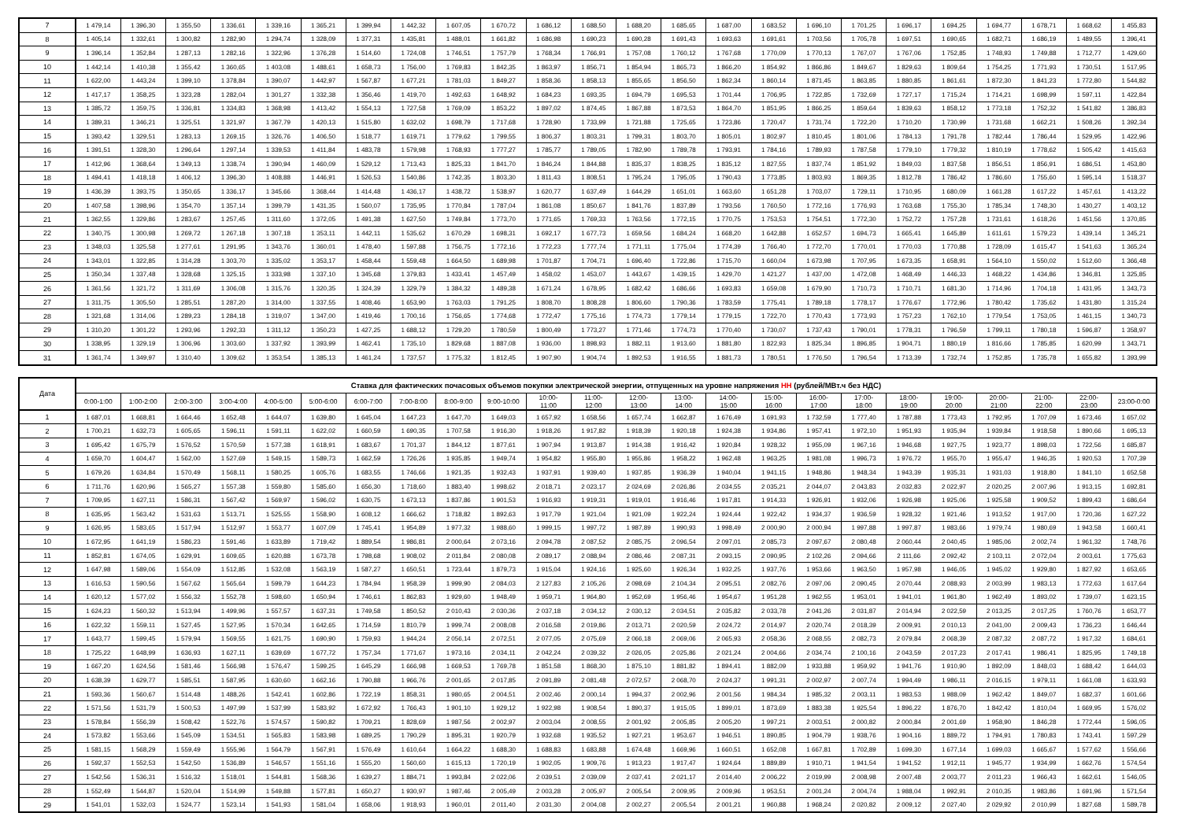| 7 | 1 479,14 | 1 396,30 | 1 355,50 | 1 336,61 | 1 339,16 | 1 365,21 | 1 399,94 | 1 442,32 | 1 607,05 | 1 670,72 | 1 686,12 | 1 688,50 | 1 688,20 | 1 685,65 | 1 687,00 | 1 683,52 | 1 696,10 | 1 701,25 | 1 696,17 | 1 694,25 | 1 694,77 | 1 678,71 | 1 668,62 | 1 455,83 |
| 8 | 1 405,14 | 1 332,61 | 1 300,82 | 1 282,90 | 1 294,74 | 1 328,09 | 1 377,31 | 1 435,81 | 1 488,01 | 1 661,82 | 1 686,98 | 1 690,23 | 1 690,28 | 1 691,43 | 1 693,63 | 1 691,61 | 1 703,56 | 1 705,78 | 1 697,51 | 1 690,65 | 1 682,71 | 1 686,19 | 1 489,55 | 1 396,41 |
| 9 | 1 396,14 | 1 352,84 | 1 287,13 | 1 282,16 | 1 322,96 | 1 376,28 | 1 514,60 | 1 724,08 | 1 746,51 | 1 757,79 | 1 768,34 | 1 766,91 | 1 757,08 | 1 760,12 | 1 767,68 | 1 770,09 | 1 770,13 | 1 767,07 | 1 767,06 | 1 752,85 | 1 748,93 | 1 749,88 | 1 712,77 | 1 429,60 |
| 10 | 1 442,14 | 1 410,38 | 1 355,42 | 1 360,65 | 1 403,08 | 1 488,61 | 1 658,73 | 1 756,00 | 1 769,83 | 1 842,35 | 1 863,97 | 1 856,71 | 1 854,94 | 1 865,73 | 1 866,20 | 1 854,92 | 1 866,86 | 1 849,67 | 1 829,63 | 1 809,64 | 1 754,25 | 1 771,93 | 1 730,51 | 1 517,95 |
| 11 | 1 622,00 | 1 443,24 | 1 399,10 | 1 378,84 | 1 390,07 | 1 442,97 | 1 567,87 | 1 677,21 | 1 781,03 | 1 849,27 | 1 858,36 | 1 858,13 | 1 855,65 | 1 856,50 | 1 862,34 | 1 860,14 | 1 871,45 | 1 863,85 | 1 880,85 | 1 861,61 | 1 872,30 | 1 841,23 | 1 772,80 | 1 544,82 |
| 12 | 1 417,17 | 1 358,25 | 1 323,28 | 1 282,04 | 1 301,27 | 1 332,38 | 1 356,46 | 1 419,70 | 1 492,63 | 1 648,92 | 1 684,23 | 1 693,35 | 1 694,79 | 1 695,53 | 1 701,44 | 1 706,95 | 1 722,85 | 1 732,69 | 1 727,17 | 1 715,24 | 1 714,21 | 1 698,99 | 1 597,11 | 1 422,84 |
| 13 | 1 385,72 | 1 359,75 | 1 336,81 | 1 334,83 | 1 368,98 | 1 413,42 | 1 554,13 | 1 727,58 | 1 769,09 | 1 853,22 | 1 897,02 | 1 874,45 | 1 867,88 | 1 873,53 | 1 864,70 | 1 851,95 | 1 866,25 | 1 859,64 | 1 839,63 | 1 858,12 | 1 773,18 | 1 752,32 | 1 541,82 | 1 386,83 |
| 14 | 1 389,31 | 1 346,21 | 1 325,51 | 1 321,97 | 1 367,79 | 1 420,13 | 1 515,80 | 1 632,02 | 1 698,79 | 1 717,68 | 1 728,90 | 1 733,99 | 1 721,88 | 1 725,65 | 1 723,86 | 1 720,47 | 1 731,74 | 1 722,20 | 1 710,20 | 1 730,99 | 1 731,68 | 1 662,21 | 1 508,26 | 1 392,34 |
| 15 | 1 393,42 | 1 329,51 | 1 283,13 | 1 269,15 | 1 326,76 | 1 406,50 | 1 518,77 | 1 619,71 | 1 779,62 | 1 799,55 | 1 806,37 | 1 803,31 | 1 799,31 | 1 803,70 | 1 805,01 | 1 802,97 | 1 810,45 | 1 801,06 | 1 784,13 | 1 791,78 | 1 782,44 | 1 786,44 | 1 529,95 | 1 422,96 |
| 16 | 1 391,51 | 1 328,30 | 1 296,64 | 1 297,14 | 1 339,53 | 1 411,84 | 1 483,78 | 1 579,98 | 1 768,93 | 1 777,27 | 1 785,77 | 1 789,05 | 1 782,90 | 1 789,78 | 1 793,91 | 1 784,16 | 1 789,93 | 1 787,58 | 1 779,10 | 1 779,32 | 1 810,19 | 1 778,62 | 1 505,42 | 1 415,63 |
| 17 | 1 412,96 | 1 368,64 | 1 349,13 | 1 338,74 | 1 390,94 | 1 460,09 | 1 529,12 | 1 713,43 | 1 825,33 | 1 841,70 | 1 846,24 | 1 844,88 | 1 835,37 | 1 838,25 | 1 835,12 | 1 827,55 | 1 837,74 | 1 851,92 | 1 849,03 | 1 837,58 | 1 856,51 | 1 856,91 | 1 686,51 | 1 453,80 |
| 18 | 1 494,41 | 1 418,18 | 1 406,12 | 1 396,30 | 1 408,88 | 1 446,91 | 1 526,53 | 1 540,86 | 1 742,35 | 1 803,30 | 1 811,43 | 1 808,51 | 1 795,24 | 1 795,05 | 1 790,43 | 1 773,85 | 1 803,93 | 1 869,35 | 1 812,78 | 1 786,42 | 1 786,60 | 1 755,60 | 1 595,14 | 1 518,37 |
| 19 | 1 436,39 | 1 393,75 | 1 350,65 | 1 336,17 | 1 345,66 | 1 368,44 | 1 414,48 | 1 436,17 | 1 438,72 | 1 538,97 | 1 620,77 | 1 637,49 | 1 644,29 | 1 651,01 | 1 663,60 | 1 651,28 | 1 703,07 | 1 729,11 | 1 710,95 | 1 680,09 | 1 661,28 | 1 617,22 | 1 457,61 | 1 413,22 |
| 20 | 1 407,58 | 1 398,96 | 1 354,70 | 1 357,14 | 1 399,79 | 1 431,35 | 1 560,07 | 1 735,95 | 1 770,84 | 1 787,04 | 1 861,08 | 1 850,67 | 1 841,76 | 1 837,89 | 1 793,56 | 1 760,50 | 1 772,16 | 1 776,93 | 1 763,68 | 1 755,30 | 1 785,34 | 1 748,30 | 1 430,27 | 1 403,12 |
| 21 | 1 362,55 | 1 329,86 | 1 283,67 | 1 257,45 | 1 311,60 | 1 372,05 | 1 491,38 | 1 627,50 | 1 749,84 | 1 773,70 | 1 771,65 | 1 769,33 | 1 763,56 | 1 772,15 | 1 770,75 | 1 753,53 | 1 754,51 | 1 772,30 | 1 752,72 | 1 757,28 | 1 731,61 | 1 618,26 | 1 451,56 | 1 370,85 |
| 22 | 1 340,75 | 1 300,98 | 1 269,72 | 1 267,18 | 1 307,18 | 1 353,11 | 1 442,11 | 1 535,62 | 1 670,29 | 1 698,31 | 1 692,17 | 1 677,73 | 1 659,56 | 1 684,24 | 1 668,20 | 1 642,88 | 1 652,57 | 1 694,73 | 1 665,41 | 1 645,89 | 1 611,61 | 1 579,23 | 1 439,14 | 1 345,21 |
| 23 | 1 348,03 | 1 325,58 | 1 277,61 | 1 291,95 | 1 343,76 | 1 360,01 | 1 478,40 | 1 597,88 | 1 756,75 | 1 772,16 | 1 772,23 | 1 777,74 | 1 771,11 | 1 775,04 | 1 774,39 | 1 766,40 | 1 772,70 | 1 770,01 | 1 770,03 | 1 770,88 | 1 728,09 | 1 615,47 | 1 541,63 | 1 365,24 |
| 24 | 1 343,01 | 1 322,85 | 1 314,28 | 1 303,70 | 1 335,02 | 1 353,17 | 1 458,44 | 1 559,48 | 1 664,50 | 1 689,98 | 1 701,87 | 1 704,71 | 1 696,40 | 1 722,86 | 1 715,70 | 1 660,04 | 1 673,98 | 1 707,95 | 1 673,35 | 1 658,91 | 1 564,10 | 1 550,02 | 1 512,60 | 1 366,48 |
| 25 | 1 350,34 | 1 337,48 | 1 328,68 | 1 325,15 | 1 333,98 | 1 337,10 | 1 345,68 | 1 379,83 | 1 433,41 | 1 457,49 | 1 458,02 | 1 453,07 | 1 443,67 | 1 439,15 | 1 429,70 | 1 421,27 | 1 437,00 | 1 472,08 | 1 468,49 | 1 446,33 | 1 468,22 | 1 434,86 | 1 346,81 | 1 325,85 |
| 26 | 1 361,56 | 1 321,72 | 1 311,69 | 1 306,08 | 1 315,76 | 1 320,35 | 1 324,39 | 1 329,79 | 1 384,32 | 1 489,38 | 1 671,24 | 1 678,95 | 1 682,42 | 1 686,66 | 1 693,83 | 1 659,08 | 1 679,90 | 1 710,73 | 1 710,71 | 1 681,30 | 1 714,96 | 1 704,18 | 1 431,95 | 1 343,73 |
| 27 | 1 311,75 | 1 305,50 | 1 285,51 | 1 287,20 | 1 314,00 | 1 337,55 | 1 408,46 | 1 653,90 | 1 763,03 | 1 791,25 | 1 808,70 | 1 808,28 | 1 806,60 | 1 790,36 | 1 783,59 | 1 775,41 | 1 789,18 | 1 778,17 | 1 776,67 | 1 772,96 | 1 780,42 | 1 735,62 | 1 431,80 | 1 315,24 |
| 28 | 1 321,68 | 1 314,06 | 1 289,23 | 1 284,18 | 1 319,07 | 1 347,00 | 1 419,46 | 1 700,16 | 1 756,65 | 1 774,68 | 1 772,47 | 1 775,16 | 1 774,73 | 1 779,14 | 1 779,15 | 1 722,70 | 1 770,43 | 1 773,93 | 1 757,23 | 1 762,10 | 1 779,54 | 1 753,05 | 1 461,15 | 1 340,73 |
| 29 | 1 310,20 | 1 301,22 | 1 293,96 | 1 292,33 | 1 311,12 | 1 350,23 | 1 427,25 | 1 688,12 | 1 729,20 | 1 780,59 | 1 800,49 | 1 773,27 | 1 771,46 | 1 774,73 | 1 770,40 | 1 730,07 | 1 737,43 | 1 790,01 | 1 778,31 | 1 796,59 | 1 799,11 | 1 780,18 | 1 596,87 | 1 358,97 |
| 30 | 1 338,95 | 1 329,19 | 1 306,96 | 1 303,60 | 1 337,92 | 1 393,99 | 1 462,41 | 1 735,10 | 1 829,68 | 1 887,08 | 1 936,00 | 1 898,93 | 1 882,11 | 1 913,60 | 1 881,80 | 1 822,93 | 1 825,34 | 1 896,85 | 1 904,71 | 1 880,19 | 1 816,66 | 1 785,85 | 1 620,99 | 1 343,71 |
| 31 | 1 361,74 | 1 349,97 | 1 310,40 | 1 309,62 | 1 353,54 | 1 385,13 | 1 461,24 | 1 737,57 | 1 775,32 | 1 812,45 | 1 907,90 | 1 904,74 | 1 892,53 | 1 916,55 | 1 881,73 | 1 780,51 | 1 776,50 | 1 796,54 | 1 713,39 | 1 732,74 | 1 752,85 | 1 735,78 | 1 655,82 | 1 393,99 |
| Дата | Ставка для фактических почасовых объемов покупки электрической энергии, отпущенных на уровне напряжения НН (рублей/МВт.ч без НДС) | | | | | | | | | | | | | | | | | | | | | | | |
| --- | --- | --- | --- | --- | --- | --- | --- | --- | --- | --- | --- | --- | --- | --- | --- | --- | --- | --- | --- | --- | --- | --- | --- | --- |
| | 0:00-1:00 | 1:00-2:00 | 2:00-3:00 | 3:00-4:00 | 4:00-5:00 | 5:00-6:00 | 6:00-7:00 | 7:00-8:00 | 8:00-9:00 | 9:00-10:00 | 10:00- 11:00 | 11:00- 12:00 | 12:00- 13:00 | 13:00- 14:00 | 14:00- 15:00 | 15:00- 16:00 | 16:00- 17:00 | 17:00- 18:00 | 18:00- 19:00 | 19:00- 20:00 | 20:00- 21:00 | 21:00- 22:00 | 22:00- 23:00 | 23:00-0:00 |
| 1 | 1 687,01 | 1 668,81 | 1 664,46 | 1 652,48 | 1 644,07 | 1 639,80 | 1 645,04 | 1 647,23 | 1 647,70 | 1 649,03 | 1 657,92 | 1 658,56 | 1 657,74 | 1 662,87 | 1 676,49 | 1 691,93 | 1 732,59 | 1 777,40 | 1 787,88 | 1 773,43 | 1 792,95 | 1 707,09 | 1 673,46 | 1 657,02 |
| 2 | 1 700,21 | 1 632,73 | 1 605,65 | 1 596,11 | 1 591,11 | 1 622,02 | 1 660,59 | 1 690,35 | 1 707,58 | 1 916,30 | 1 918,26 | 1 917,82 | 1 918,39 | 1 920,18 | 1 924,38 | 1 934,86 | 1 957,41 | 1 972,10 | 1 951,93 | 1 935,94 | 1 939,84 | 1 918,58 | 1 890,66 | 1 695,13 |
| 3 | 1 695,42 | 1 675,79 | 1 576,52 | 1 570,59 | 1 577,38 | 1 618,91 | 1 683,67 | 1 701,37 | 1 844,12 | 1 877,61 | 1 907,94 | 1 913,87 | 1 914,38 | 1 916,42 | 1 920,84 | 1 928,32 | 1 955,09 | 1 967,16 | 1 946,68 | 1 927,75 | 1 923,77 | 1 898,03 | 1 722,56 | 1 685,87 |
| 4 | 1 659,70 | 1 604,47 | 1 562,00 | 1 527,69 | 1 549,15 | 1 589,73 | 1 662,59 | 1 726,26 | 1 935,85 | 1 949,74 | 1 954,82 | 1 955,80 | 1 955,86 | 1 958,22 | 1 962,48 | 1 963,25 | 1 981,08 | 1 996,73 | 1 976,72 | 1 955,70 | 1 955,47 | 1 946,35 | 1 920,53 | 1 707,39 |
| 5 | 1 679,26 | 1 634,84 | 1 570,49 | 1 568,11 | 1 580,25 | 1 605,76 | 1 683,55 | 1 746,66 | 1 921,35 | 1 932,43 | 1 937,91 | 1 939,40 | 1 937,85 | 1 936,39 | 1 940,04 | 1 941,15 | 1 948,86 | 1 948,34 | 1 943,39 | 1 935,31 | 1 931,03 | 1 918,80 | 1 841,10 | 1 652,58 |
| 6 | 1 711,76 | 1 620,96 | 1 565,27 | 1 557,38 | 1 559,80 | 1 585,60 | 1 656,30 | 1 718,60 | 1 883,40 | 1 998,62 | 2 018,71 | 2 023,17 | 2 024,69 | 2 026,86 | 2 034,55 | 2 035,21 | 2 044,07 | 2 043,83 | 2 032,83 | 2 022,97 | 2 020,25 | 2 007,96 | 1 913,15 | 1 692,81 |
| 7 | 1 709,95 | 1 627,11 | 1 586,31 | 1 567,42 | 1 569,97 | 1 596,02 | 1 630,75 | 1 673,13 | 1 837,86 | 1 901,53 | 1 916,93 | 1 919,31 | 1 919,01 | 1 916,46 | 1 917,81 | 1 914,33 | 1 926,91 | 1 932,06 | 1 926,98 | 1 925,06 | 1 925,58 | 1 909,52 | 1 899,43 | 1 686,64 |
| 8 | 1 635,95 | 1 563,42 | 1 531,63 | 1 513,71 | 1 525,55 | 1 558,90 | 1 608,12 | 1 666,62 | 1 718,82 | 1 892,63 | 1 917,79 | 1 921,04 | 1 921,09 | 1 922,24 | 1 924,44 | 1 922,42 | 1 934,37 | 1 936,59 | 1 928,32 | 1 921,46 | 1 913,52 | 1 917,00 | 1 720,36 | 1 627,22 |
| 9 | 1 626,95 | 1 583,65 | 1 517,94 | 1 512,97 | 1 553,77 | 1 607,09 | 1 745,41 | 1 954,89 | 1 977,32 | 1 988,60 | 1 999,15 | 1 997,72 | 1 987,89 | 1 990,93 | 1 998,49 | 2 000,90 | 2 000,94 | 1 997,88 | 1 997,87 | 1 983,66 | 1 979,74 | 1 980,69 | 1 943,58 | 1 660,41 |
| 10 | 1 672,95 | 1 641,19 | 1 586,23 | 1 591,46 | 1 633,89 | 1 719,42 | 1 889,54 | 1 986,81 | 2 000,64 | 2 073,16 | 2 094,78 | 2 087,52 | 2 085,75 | 2 096,54 | 2 097,01 | 2 085,73 | 2 097,67 | 2 080,48 | 2 060,44 | 2 040,45 | 1 985,06 | 2 002,74 | 1 961,32 | 1 748,76 |
| 11 | 1 852,81 | 1 674,05 | 1 629,91 | 1 609,65 | 1 620,88 | 1 673,78 | 1 798,68 | 1 908,02 | 2 011,84 | 2 080,08 | 2 089,17 | 2 088,94 | 2 086,46 | 2 087,31 | 2 093,15 | 2 090,95 | 2 102,26 | 2 094,66 | 2 111,66 | 2 092,42 | 2 103,11 | 2 072,04 | 2 003,61 | 1 775,63 |
| 12 | 1 647,98 | 1 589,06 | 1 554,09 | 1 512,85 | 1 532,08 | 1 563,19 | 1 587,27 | 1 650,51 | 1 723,44 | 1 879,73 | 1 915,04 | 1 924,16 | 1 925,60 | 1 926,34 | 1 932,25 | 1 937,76 | 1 953,66 | 1 963,50 | 1 957,98 | 1 946,05 | 1 945,02 | 1 929,80 | 1 827,92 | 1 653,65 |
| 13 | 1 616,53 | 1 590,56 | 1 567,62 | 1 565,64 | 1 599,79 | 1 644,23 | 1 784,94 | 1 958,39 | 1 999,90 | 2 084,03 | 2 127,83 | 2 105,26 | 2 098,69 | 2 104,34 | 2 095,51 | 2 082,76 | 2 097,06 | 2 090,45 | 2 070,44 | 2 088,93 | 2 003,99 | 1 983,13 | 1 772,63 | 1 617,64 |
| 14 | 1 620,12 | 1 577,02 | 1 556,32 | 1 552,78 | 1 598,60 | 1 650,94 | 1 746,61 | 1 862,83 | 1 929,60 | 1 948,49 | 1 959,71 | 1 964,80 | 1 952,69 | 1 956,46 | 1 954,67 | 1 951,28 | 1 962,55 | 1 953,01 | 1 941,01 | 1 961,80 | 1 962,49 | 1 893,02 | 1 739,07 | 1 623,15 |
| 15 | 1 624,23 | 1 560,32 | 1 513,94 | 1 499,96 | 1 557,57 | 1 637,31 | 1 749,58 | 1 850,52 | 2 010,43 | 2 030,36 | 2 037,18 | 2 034,12 | 2 030,12 | 2 034,51 | 2 035,82 | 2 033,78 | 2 041,26 | 2 031,87 | 2 014,94 | 2 022,59 | 2 013,25 | 2 017,25 | 1 760,76 | 1 653,77 |
| 16 | 1 622,32 | 1 559,11 | 1 527,45 | 1 527,95 | 1 570,34 | 1 642,65 | 1 714,59 | 1 810,79 | 1 999,74 | 2 008,08 | 2 016,58 | 2 019,86 | 2 013,71 | 2 020,59 | 2 024,72 | 2 014,97 | 2 020,74 | 2 018,39 | 2 009,91 | 2 010,13 | 2 041,00 | 2 009,43 | 1 736,23 | 1 646,44 |
| 17 | 1 643,77 | 1 599,45 | 1 579,94 | 1 569,55 | 1 621,75 | 1 690,90 | 1 759,93 | 1 944,24 | 2 056,14 | 2 072,51 | 2 077,05 | 2 075,69 | 2 066,18 | 2 069,06 | 2 065,93 | 2 058,36 | 2 068,55 | 2 082,73 | 2 079,84 | 2 068,39 | 2 087,32 | 2 087,72 | 1 917,32 | 1 684,61 |
| 18 | 1 725,22 | 1 648,99 | 1 636,93 | 1 627,11 | 1 639,69 | 1 677,72 | 1 757,34 | 1 771,67 | 1 973,16 | 2 034,11 | 2 042,24 | 2 039,32 | 2 026,05 | 2 025,86 | 2 021,24 | 2 004,66 | 2 034,74 | 2 100,16 | 2 043,59 | 2 017,23 | 2 017,41 | 1 986,41 | 1 825,95 | 1 749,18 |
| 19 | 1 667,20 | 1 624,56 | 1 581,46 | 1 566,98 | 1 576,47 | 1 599,25 | 1 645,29 | 1 666,98 | 1 669,53 | 1 769,78 | 1 851,58 | 1 868,30 | 1 875,10 | 1 881,82 | 1 894,41 | 1 882,09 | 1 933,88 | 1 959,92 | 1 941,76 | 1 910,90 | 1 892,09 | 1 848,03 | 1 688,42 | 1 644,03 |
| 20 | 1 638,39 | 1 629,77 | 1 585,51 | 1 587,95 | 1 630,60 | 1 662,16 | 1 790,88 | 1 966,76 | 2 001,65 | 2 017,85 | 2 091,89 | 2 081,48 | 2 072,57 | 2 068,70 | 2 024,37 | 1 991,31 | 2 002,97 | 2 007,74 | 1 994,49 | 1 986,11 | 2 016,15 | 1 979,11 | 1 661,08 | 1 633,93 |
| 21 | 1 593,36 | 1 560,67 | 1 514,48 | 1 488,26 | 1 542,41 | 1 602,86 | 1 722,19 | 1 858,31 | 1 980,65 | 2 004,51 | 2 002,46 | 2 000,14 | 1 994,37 | 2 002,96 | 2 001,56 | 1 984,34 | 1 985,32 | 2 003,11 | 1 983,53 | 1 988,09 | 1 962,42 | 1 849,07 | 1 682,37 | 1 601,66 |
| 22 | 1 571,56 | 1 531,79 | 1 500,53 | 1 497,99 | 1 537,99 | 1 583,92 | 1 672,92 | 1 766,43 | 1 901,10 | 1 929,12 | 1 922,98 | 1 908,54 | 1 890,37 | 1 915,05 | 1 899,01 | 1 873,69 | 1 883,38 | 1 925,54 | 1 896,22 | 1 876,70 | 1 842,42 | 1 810,04 | 1 669,95 | 1 576,02 |
| 23 | 1 578,84 | 1 556,39 | 1 508,42 | 1 522,76 | 1 574,57 | 1 590,82 | 1 709,21 | 1 828,69 | 1 987,56 | 2 002,97 | 2 003,04 | 2 008,55 | 2 001,92 | 2 005,85 | 2 005,20 | 1 997,21 | 2 003,51 | 2 000,82 | 2 000,84 | 2 001,69 | 1 958,90 | 1 846,28 | 1 772,44 | 1 596,05 |
| 24 | 1 573,82 | 1 553,66 | 1 545,09 | 1 534,51 | 1 565,83 | 1 583,98 | 1 689,25 | 1 790,29 | 1 895,31 | 1 920,79 | 1 932,68 | 1 935,52 | 1 927,21 | 1 953,67 | 1 946,51 | 1 890,85 | 1 904,79 | 1 938,76 | 1 904,16 | 1 889,72 | 1 794,91 | 1 780,83 | 1 743,41 | 1 597,29 |
| 25 | 1 581,15 | 1 568,29 | 1 559,49 | 1 555,96 | 1 564,79 | 1 567,91 | 1 576,49 | 1 610,64 | 1 664,22 | 1 688,30 | 1 688,83 | 1 683,88 | 1 674,48 | 1 669,96 | 1 660,51 | 1 652,08 | 1 667,81 | 1 702,89 | 1 699,30 | 1 677,14 | 1 699,03 | 1 665,67 | 1 577,62 | 1 556,66 |
| 26 | 1 592,37 | 1 552,53 | 1 542,50 | 1 536,89 | 1 546,57 | 1 551,16 | 1 555,20 | 1 560,60 | 1 615,13 | 1 720,19 | 1 902,05 | 1 909,76 | 1 913,23 | 1 917,47 | 1 924,64 | 1 889,89 | 1 910,71 | 1 941,54 | 1 941,52 | 1 912,11 | 1 945,77 | 1 934,99 | 1 662,76 | 1 574,54 |
| 27 | 1 542,56 | 1 536,31 | 1 516,32 | 1 518,01 | 1 544,81 | 1 568,36 | 1 639,27 | 1 884,71 | 1 993,84 | 2 022,06 | 2 039,51 | 2 039,09 | 2 037,41 | 2 021,17 | 2 014,40 | 2 006,22 | 2 019,99 | 2 008,98 | 2 007,48 | 2 003,77 | 2 011,23 | 1 966,43 | 1 662,61 | 1 546,05 |
| 28 | 1 552,49 | 1 544,87 | 1 520,04 | 1 514,99 | 1 549,88 | 1 577,81 | 1 650,27 | 1 930,97 | 1 987,46 | 2 005,49 | 2 003,28 | 2 005,97 | 2 005,54 | 2 009,95 | 2 009,96 | 1 953,51 | 2 001,24 | 2 004,74 | 1 988,04 | 1 992,91 | 2 010,35 | 1 983,86 | 1 691,96 | 1 571,54 |
| 29 | 1 541,01 | 1 532,03 | 1 524,77 | 1 523,14 | 1 541,93 | 1 581,04 | 1 658,06 | 1 918,93 | 1 960,01 | 2 011,40 | 2 031,30 | 2 004,08 | 2 002,27 | 2 005,54 | 2 001,21 | 1 960,88 | 1 968,24 | 2 020,82 | 2 009,12 | 2 027,40 | 2 029,92 | 2 010,99 | 1 827,68 | 1 589,78 |